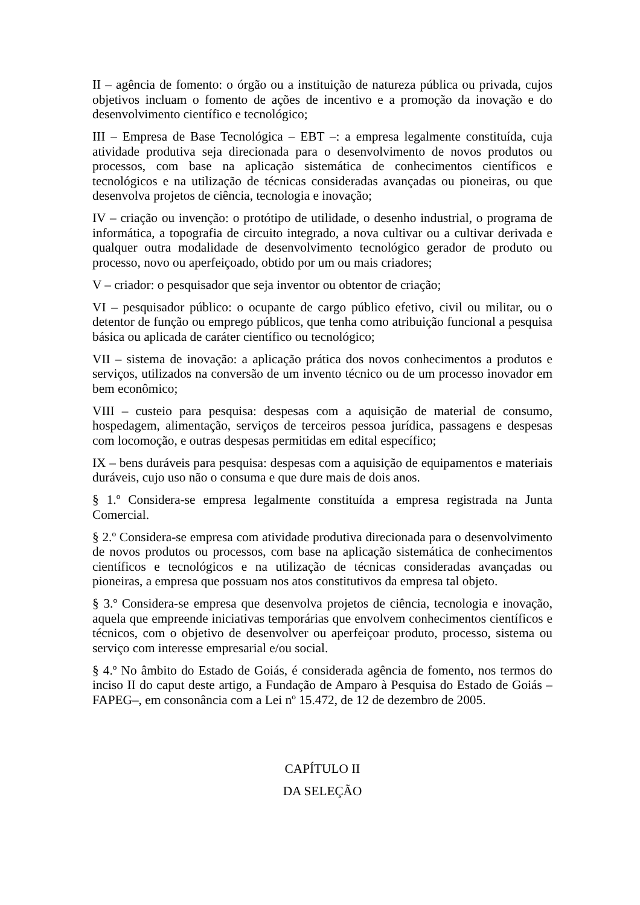II – agência de fomento: o órgão ou a instituição de natureza pública ou privada, cujos objetivos incluam o fomento de ações de incentivo e a promoção da inovação e do desenvolvimento científico e tecnológico;
III – Empresa de Base Tecnológica – EBT –: a empresa legalmente constituída, cuja atividade produtiva seja direcionada para o desenvolvimento de novos produtos ou processos, com base na aplicação sistemática de conhecimentos científicos e tecnológicos e na utilização de técnicas consideradas avançadas ou pioneiras, ou que desenvolva projetos de ciência, tecnologia e inovação;
IV – criação ou invenção: o protótipo de utilidade, o desenho industrial, o programa de informática, a topografia de circuito integrado, a nova cultivar ou a cultivar derivada e qualquer outra modalidade de desenvolvimento tecnológico gerador de produto ou processo, novo ou aperfeiçoado, obtido por um ou mais criadores;
V – criador: o pesquisador que seja inventor ou obtentor de criação;
VI – pesquisador público: o ocupante de cargo público efetivo, civil ou militar, ou o detentor de função ou emprego públicos, que tenha como atribuição funcional a pesquisa básica ou aplicada de caráter científico ou tecnológico;
VII – sistema de inovação: a aplicação prática dos novos conhecimentos a produtos e serviços, utilizados na conversão de um invento técnico ou de um processo inovador em bem econômico;
VIII – custeio para pesquisa: despesas com a aquisição de material de consumo, hospedagem, alimentação, serviços de terceiros pessoa jurídica, passagens e despesas com locomoção, e outras despesas permitidas em edital específico;
IX – bens duráveis para pesquisa: despesas com a aquisição de equipamentos e materiais duráveis, cujo uso não o consuma e que dure mais de dois anos.
§ 1.º Considera-se empresa legalmente constituída a empresa registrada na Junta Comercial.
§ 2.º Considera-se empresa com atividade produtiva direcionada para o desenvolvimento de novos produtos ou processos, com base na aplicação sistemática de conhecimentos científicos e tecnológicos e na utilização de técnicas consideradas avançadas ou pioneiras, a empresa que possuam nos atos constitutivos da empresa tal objeto.
§ 3.º Considera-se empresa que desenvolva projetos de ciência, tecnologia e inovação, aquela que empreende iniciativas temporárias que envolvem conhecimentos científicos e técnicos, com o objetivo de desenvolver ou aperfeiçoar produto, processo, sistema ou serviço com interesse empresarial e/ou social.
§ 4.º No âmbito do Estado de Goiás, é considerada agência de fomento, nos termos do inciso II do caput deste artigo, a Fundação de Amparo à Pesquisa do Estado de Goiás – FAPEG–, em consonância com a Lei nº 15.472, de 12 de dezembro de 2005.
CAPÍTULO II
DA SELEÇÃO